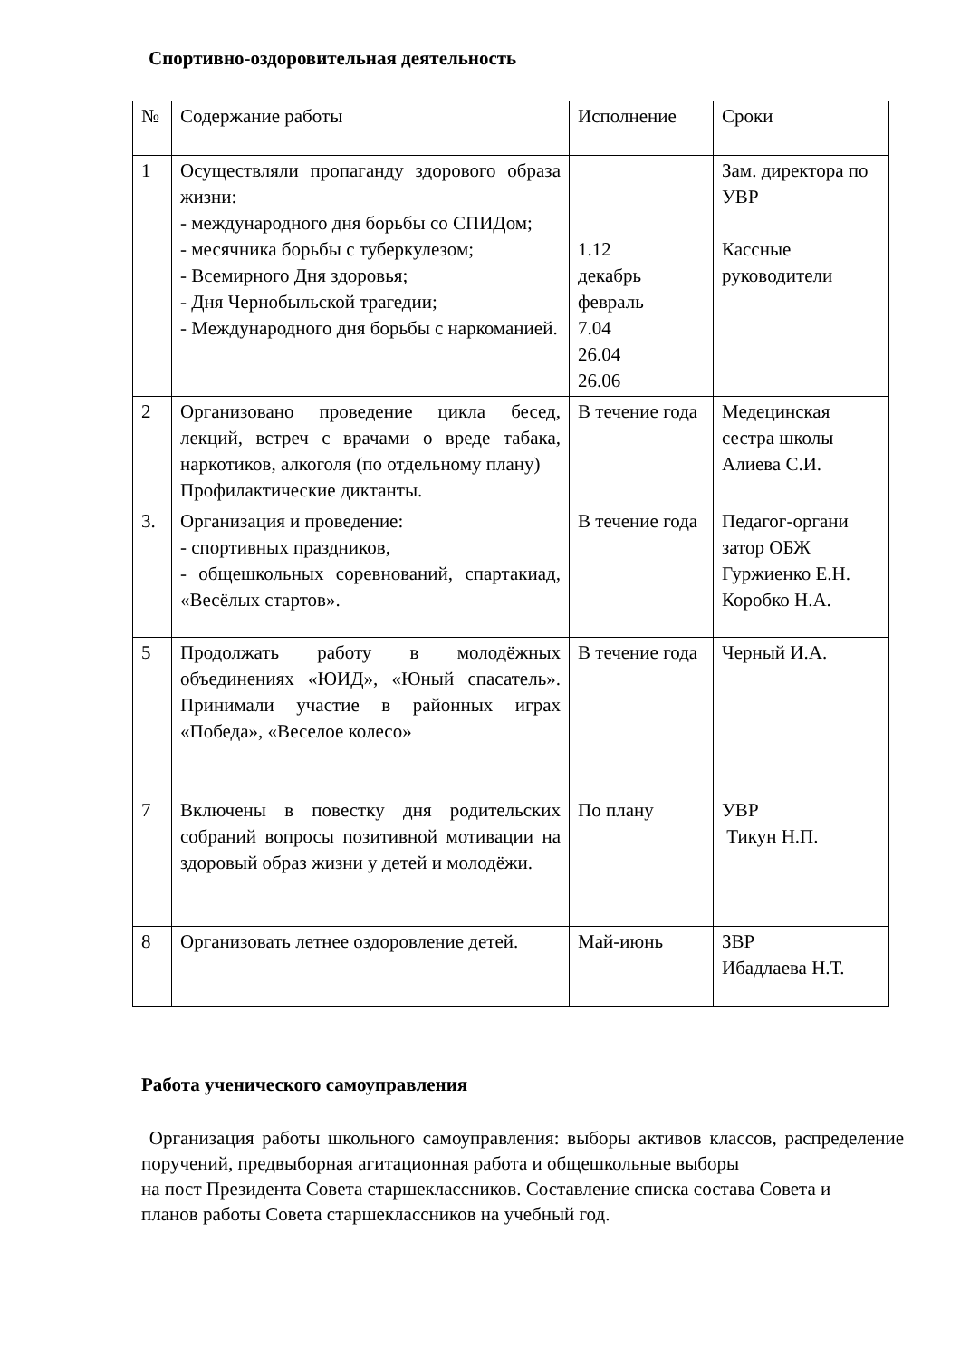Спортивно-оздоровительная деятельность
| № | Содержание работы | Исполнение | Сроки |
| 1 | Осуществляли пропаганду здорового образа жизни: - международного дня борьбы со СПИДом; - месячника борьбы с туберкулезом; - Всемирного Дня здоровья; - Дня Чернобыльской трагедии; - Международного дня борьбы с наркоманией. | 1.12 декабрь февраль 7.04 26.04 26.06 | Зам. директора по УВР Кассные руководители |
| 2 | Организовано проведение цикла бесед, лекций, встреч с врачами о вреде табака, наркотиков, алкоголя (по отдельному плану) Профилактические диктанты. | В течение года | Медецинская сестра школы Алиева С.И. |
| 3. | Организация и проведение: - спортивных праздников, - общешкольных соревнований, спартакиад, «Весёлых стартов». | В течение года | Педагог-органи затор ОБЖ Гуржиенко Е.Н. Коробко Н.А. |
| 5 | Продолжать работу в молодёжных объединениях «ЮИД», «Юный спасатель». Принимали участие в районных играх «Победа», «Веселое колесо» | В течение года | Черный И.А. |
| 7 | Включены в повестку дня родительских собраний вопросы позитивной мотивации на здоровый образ жизни у детей и молодёжи. | По плану | УВР Тикун Н.П. |
| 8 | Организовать летнее оздоровление детей. | Май-июнь | ЗВР Ибадлаева Н.Т. |
Работа ученического самоуправления
Организация работы школьного самоуправления: выборы активов классов, распределение поручений, предвыборная агитационная работа и общешкольные выборы
на пост Президента Совета старшеклассников. Составление списка состава Совета и
планов работы Совета старшеклассников на учебный год.